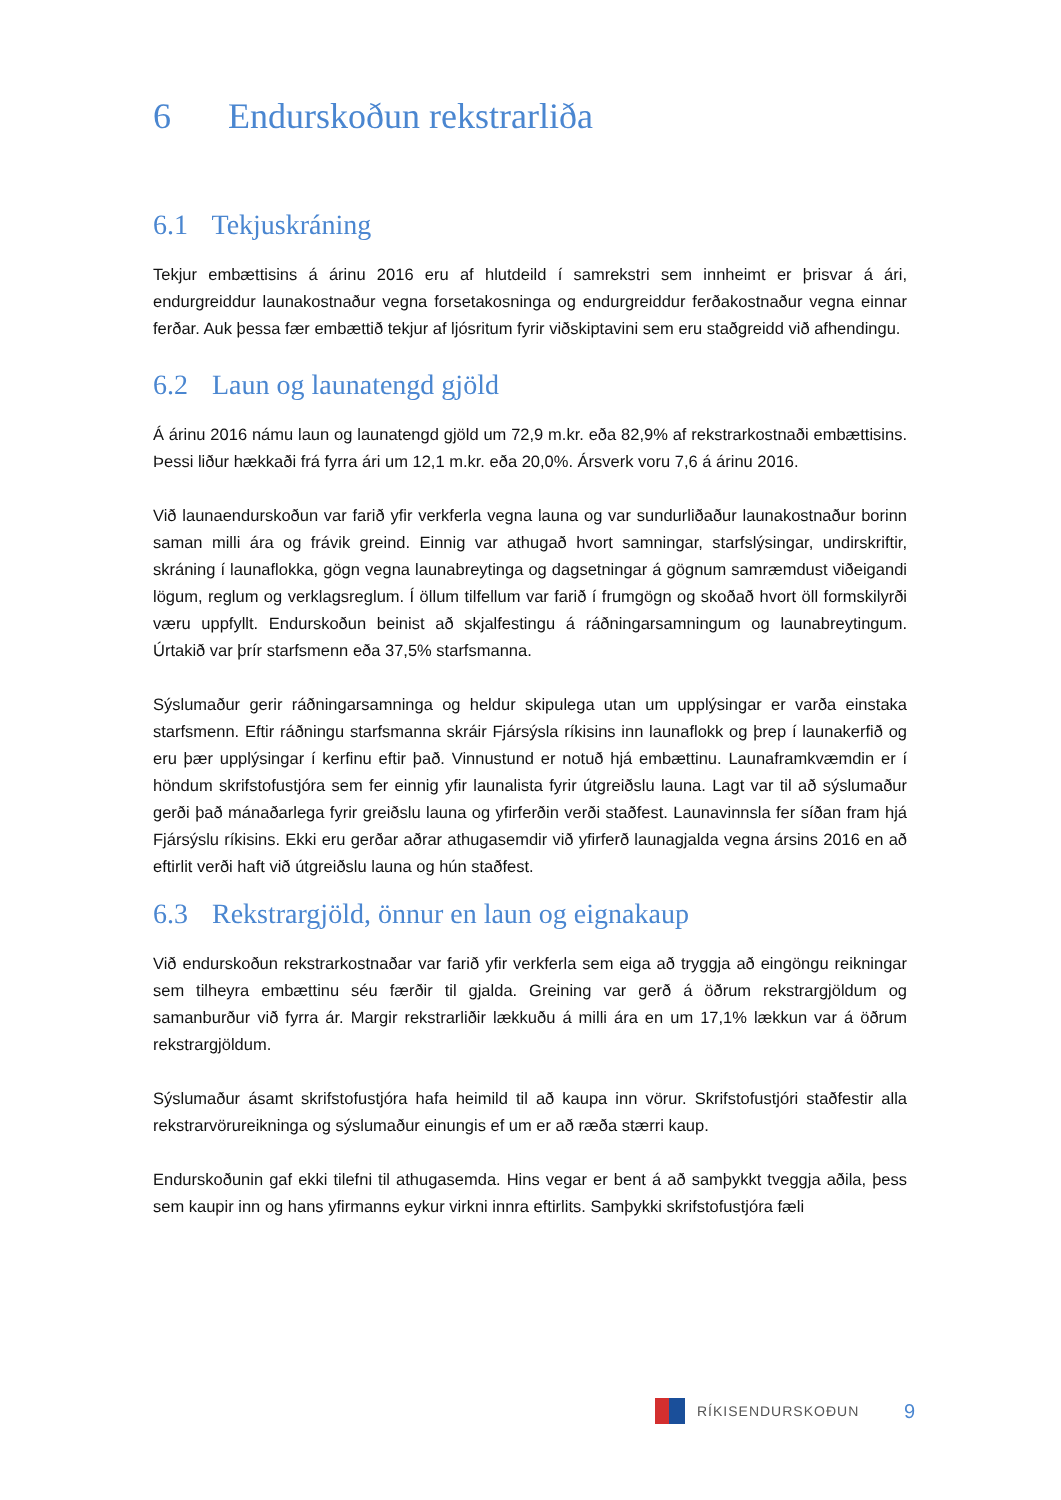6 Endurskoðun rekstrarliða
6.1 Tekjuskráning
Tekjur embættisins á árinu 2016 eru af hlutdeild í samrekstri sem innheimt er þrisvar á ári, endurgreiddur launakostnaður vegna forsetakosninga og endurgreiddur ferðakostnaður vegna einnar ferðar. Auk þessa fær embættið tekjur af ljósritum fyrir viðskiptavini sem eru staðgreidd við afhendingu.
6.2 Laun og launatengd gjöld
Á árinu 2016 námu laun og launatengd gjöld um 72,9 m.kr. eða 82,9% af rekstrarkostnaði embættisins. Þessi liður hækkaði frá fyrra ári um 12,1 m.kr. eða 20,0%. Ársverk voru 7,6 á árinu 2016.
Við launaendurskoðun var farið yfir verkferla vegna launa og var sundurliðaður launakostnaður borinn saman milli ára og frávik greind. Einnig var athugað hvort samningar, starfslýsingar, undirskriftir, skráning í launaflokka, gögn vegna launabreytinga og dagsetningar á gögnum samræmdust viðeigandi lögum, reglum og verklagsreglum. Í öllum tilfellum var farið í frumgögn og skoðað hvort öll formskilyrði væru uppfyllt. Endurskoðun beinist að skjalfestingu á ráðningarsamningum og launabreytingum. Úrtakið var þrír starfsmenn eða 37,5% starfsmanna.
Sýslumaður gerir ráðningarsamninga og heldur skipulega utan um upplýsingar er varða einstaka starfsmenn. Eftir ráðningu starfsmanna skráir Fjársýsla ríkisins inn launaflokk og þrep í launakerfið og eru þær upplýsingar í kerfinu eftir það. Vinnustund er notuð hjá embættinu. Launaframkvæmdin er í höndum skrifstofustjóra sem fer einnig yfir launalista fyrir útgreiðslu launa. Lagt var til að sýslumaður gerði það mánaðarlega fyrir greiðslu launa og yfirferðin verði staðfest. Launavinnsla fer síðan fram hjá Fjársýslu ríkisins. Ekki eru gerðar aðrar athugasemdir við yfirferð launagjalda vegna ársins 2016 en að eftirlit verði haft við útgreiðslu launa og hún staðfest.
6.3 Rekstrargjöld, önnur en laun og eignakaup
Við endurskoðun rekstrarkostnaðar var farið yfir verkferla sem eiga að tryggja að eingöngu reikningar sem tilheyra embættinu séu færðir til gjalda. Greining var gerð á öðrum rekstrargjöldum og samanburður við fyrra ár. Margir rekstrarliðir lækkuðu á milli ára en um 17,1% lækkun var á öðrum rekstrargjöldum.
Sýslumaður ásamt skrifstofustjóra hafa heimild til að kaupa inn vörur. Skrifstofustjóri staðfestir alla rekstrarvörureikninga og sýslumaður einungis ef um er að ræða stærri kaup.
Endurskoðunin gaf ekki tilefni til athugasemda. Hins vegar er bent á að samþykkt tveggja aðila, þess sem kaupir inn og hans yfirmanns eykur virkni innra eftirlits. Samþykki skrifstofustjóra fæli
RÍKISENDURSKOÐUN 9